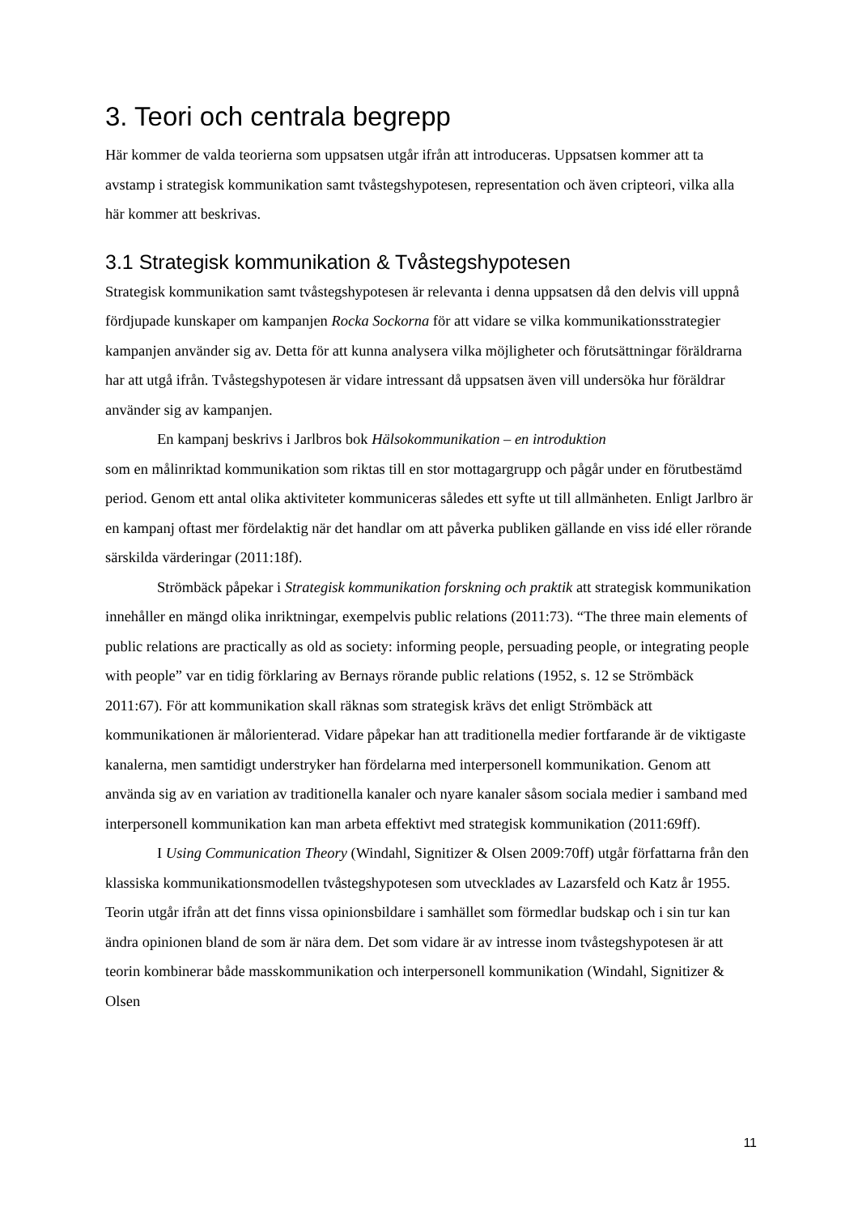3. Teori och centrala begrepp
Här kommer de valda teorierna som uppsatsen utgår ifrån att introduceras. Uppsatsen kommer att ta avstamp i strategisk kommunikation samt tvåstegshypotesen, representation och även cripteori, vilka alla här kommer att beskrivas.
3.1 Strategisk kommunikation & Tvåstegshypotesen
Strategisk kommunikation samt tvåstegshypotesen är relevanta i denna uppsatsen då den delvis vill uppnå fördjupade kunskaper om kampanjen Rocka Sockorna för att vidare se vilka kommunikationsstrategier kampanjen använder sig av. Detta för att kunna analysera vilka möjligheter och förutsättningar föräldrarna har att utgå ifrån. Tvåstegshypotesen är vidare intressant då uppsatsen även vill undersöka hur föräldrar använder sig av kampanjen.
En kampanj beskrivs i Jarlbros bok Hälsokommunikation – en introduktion
som en målinriktad kommunikation som riktas till en stor mottagargrupp och pågår under en förutbestämd period. Genom ett antal olika aktiviteter kommuniceras således ett syfte ut till allmänheten. Enligt Jarlbro är en kampanj oftast mer fördelaktig när det handlar om att påverka publiken gällande en viss idé eller rörande särskilda värderingar (2011:18f).
Strömbäck påpekar i Strategisk kommunikation forskning och praktik att strategisk kommunikation innehåller en mängd olika inriktningar, exempelvis public relations (2011:73). “The three main elements of public relations are practically as old as society: informing people, persuading people, or integrating people with people” var en tidig förklaring av Bernays rörande public relations (1952, s. 12 se Strömbäck 2011:67). För att kommunikation skall räknas som strategisk krävs det enligt Strömbäck att kommunikationen är målorienterad. Vidare påpekar han att traditionella medier fortfarande är de viktigaste kanalerna, men samtidigt understryker han fördelarna med interpersonell kommunikation. Genom att använda sig av en variation av traditionella kanaler och nyare kanaler såsom sociala medier i samband med interpersonell kommunikation kan man arbeta effektivt med strategisk kommunikation (2011:69ff).
I Using Communication Theory (Windahl, Signitizer & Olsen 2009:70ff) utgår författarna från den klassiska kommunikationsmodellen tvåstegshypotesen som utvecklades av Lazarsfeld och Katz år 1955. Teorin utgår ifrån att det finns vissa opinionsbildare i samhället som förmedlar budskap och i sin tur kan ändra opinionen bland de som är nära dem. Det som vidare är av intresse inom tvåstegshypotesen är att teorin kombinerar både masskommunikation och interpersonell kommunikation (Windahl, Signitizer & Olsen
11